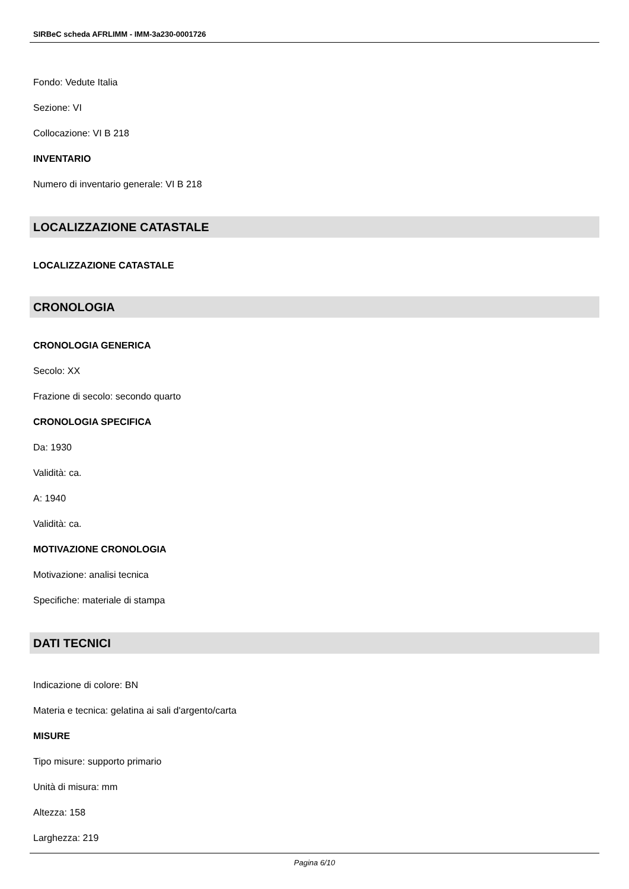SIRBeC scheda AFRLIMM - IMM-3a230-0001726
Fondo: Vedute Italia
Sezione: VI
Collocazione: VI B 218
INVENTARIO
Numero di inventario generale: VI B 218
LOCALIZZAZIONE CATASTALE
LOCALIZZAZIONE CATASTALE
CRONOLOGIA
CRONOLOGIA GENERICA
Secolo: XX
Frazione di secolo: secondo quarto
CRONOLOGIA SPECIFICA
Da: 1930
Validità: ca.
A: 1940
Validità: ca.
MOTIVAZIONE CRONOLOGIA
Motivazione: analisi tecnica
Specifiche: materiale di stampa
DATI TECNICI
Indicazione di colore: BN
Materia e tecnica: gelatina ai sali d'argento/carta
MISURE
Tipo misure: supporto primario
Unità di misura: mm
Altezza: 158
Larghezza: 219
Pagina 6/10